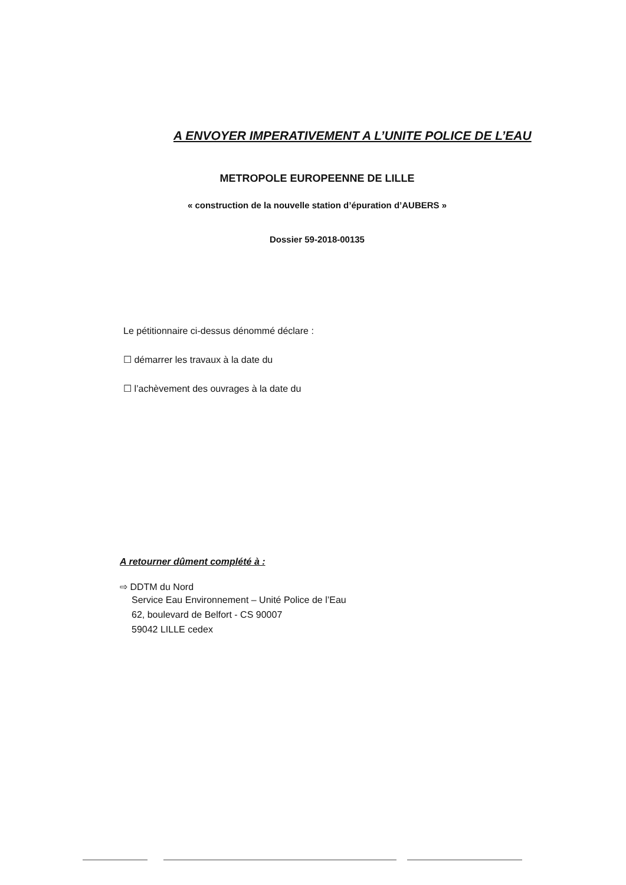A ENVOYER IMPERATIVEMENT A L’UNITE POLICE DE L’EAU
METROPOLE EUROPEENNE DE LILLE
« construction de la nouvelle station d’épuration d’AUBERS »
Dossier 59-2018-00135
Le pétitionnaire ci-dessus dénommé déclare :
☐ démarrer les travaux à la date du
☐ l’achèvement des ouvrages à la date du
A retourner dûment complété à :
⇨ DDTM du Nord
Service Eau Environnement – Unité Police de l’Eau
62, boulevard de Belfort - CS 90007
59042 LILLE cedex